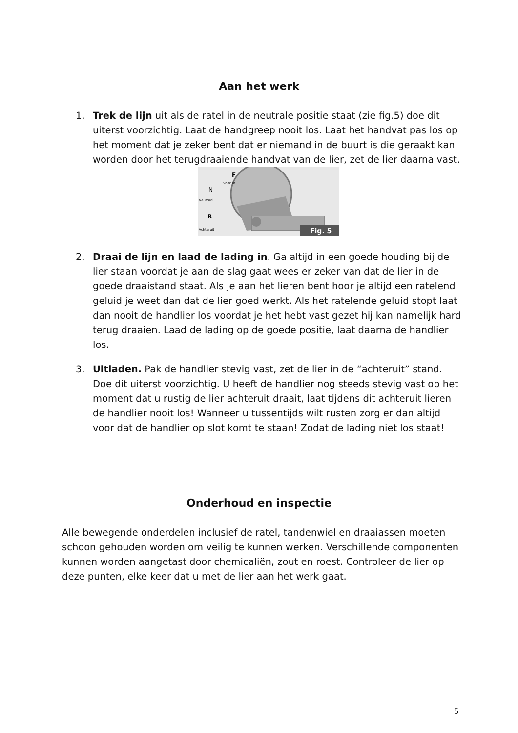Aan het werk
1. Trek de lijn uit als de ratel in de neutrale positie staat (zie fig.5) doe dit uiterst voorzichtig. Laat de handgreep nooit los. Laat het handvat pas los op het moment dat je zeker bent dat er niemand in de buurt is die geraakt kan worden door het terugdraaiende handvat van de lier, zet de lier daarna vast.
Fig. 5
F
Vooruit
N
Neutraal
R
Achteruit
2. Draai de lijn en laad de lading in. Ga altijd in een goede houding bij de lier staan voordat je aan de slag gaat wees er zeker van dat de lier in de goede draaistand staat. Als je aan het lieren bent hoor je altijd een ratelend geluid je weet dan dat de lier goed werkt. Als het ratelende geluid stopt laat dan nooit de handlier los voordat je het hebt vast gezet hij kan namelijk hard terug draaien. Laad de lading op de goede positie, laat daarna de handlier los.
3. Uitladen. Pak de handlier stevig vast, zet de lier in de “achteruit” stand. Doe dit uiterst voorzichtig. U heeft de handlier nog steeds stevig vast op het moment dat u rustig de lier achteruit draait, laat tijdens dit achteruit lieren de handlier nooit los! Wanneer u tussentijds wilt rusten zorg er dan altijd voor dat de handlier op slot komt te staan! Zodat de lading niet los staat!
Onderhoud en inspectie
Alle bewegende onderdelen inclusief de ratel, tandenwiel en draaiassen moeten schoon gehouden worden om veilig te kunnen werken. Verschillende componenten kunnen worden aangetast door chemicaliën, zout en roest. Controleer de lier op deze punten, elke keer dat u met de lier aan het werk gaat.
5